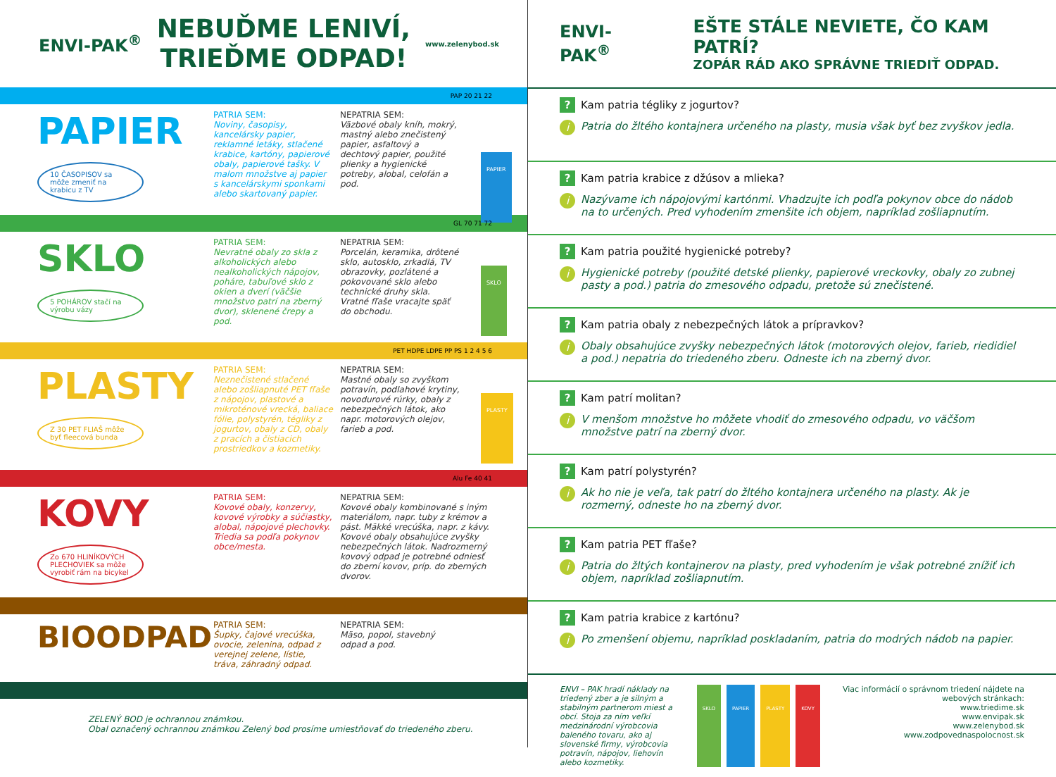ENVI-PAK<sup>®</sup>
NEBUĎME LENIVÍ,
TRIEĎME ODPAD!
www.zelenybod.sk
PAP 20 21 22
PAPIER
10 ČASOPISOV sa môže zmeniť na krabicu z TV
PATRIA SEM:
Noviny, časopisy, kancelársky papier, reklamné letáky, stlačené krabice, kartóny, papierové obaly, papierové tašky. V malom množstve aj papier s kancelárskymi sponkami alebo skartovaný papier.
NEPATRIA SEM:
Väzbové obaly kníh, mokrý, mastný alebo znečistený papier, asfaltový a dechtový papier, použité plienky a hygienické potreby, alobal, celofán a pod.
PAPIER
GL 70 71 72
SKLO
5 POHÁROV stačí na výrobu vázy
PATRIA SEM:
Nevratné obaly zo skla z alkoholických alebo nealkoholických nápojov, poháre, tabuľové sklo z okien a dverí (väčšie množstvo patrí na zberný dvor), sklenené črepy a pod.
NEPATRIA SEM:
Porcelán, keramika, drôtené sklo, autosklo, zrkadlá, TV obrazovky, pozlátené a pokovované sklo alebo technické druhy skla. Vratné fľaše vracajte späť do obchodu.
SKLO
PET HDPE LDPE PP PS 1 2 4 5 6
PLASTY
Z 30 PET FLIAŠ môže byť fleecová bunda
PATRIA SEM:
Neznečistené stlačené alebo zošliapnuté PET fľaše z nápojov, plastové a mikroténové vrecká, baliace fólie, polystyrén, tégliky z jogurtov, obaly z CD, obaly z pracích a čistiacich prostriedkov a kozmetiky.
NEPATRIA SEM:
Mastné obaly so zvyškom potravín, podlahové krytiny, novodurové rúrky, obaly z nebezpečných látok, ako napr. motorových olejov, farieb a pod.
PLASTY
Alu Fe 40 41
KOVY
Zo 670 HLINÍKOVÝCH PLECHOVIEK sa môže vyrobiť rám na bicykel
PATRIA SEM:
Kovové obaly, konzervy, kovové výrobky a súčiastky, alobal, nápojové plechovky. Triedia sa podľa pokynov obce/mesta.
NEPATRIA SEM:
Kovové obaly kombinované s iným materiálom, napr. tuby z krémov a pást. Mäkké vrecúška, napr. z kávy. Kovové obaly obsahujúce zvyšky nebezpečných látok. Nadrozmerný kovový odpad je potrebné odniesť do zberní kovov, príp. do zberných dvorov.
BIOODPAD
PATRIA SEM:
Šupky, čajové vrecúška, ovocie, zelenina, odpad z verejnej zelene, lístie, tráva, záhradný odpad.
NEPATRIA SEM:
Mäso, popol, stavebný odpad a pod.
ZELENÝ BOD je ochrannou známkou.
Obal označený ochrannou známkou Zelený bod prosíme umiestňovať do triedeného zberu.
ENVI-PAK<sup>®</sup>
EŠTE STÁLE NEVIETE, ČO KAM PATRÍ?
ZOPÁR RÁD AKO SPRÁVNE TRIEDIŤ ODPAD.
? Kam patria tégliky z jogurtov?
i Patria do žltého kontajnera určeného na plasty, musia však byť bez zvyškov jedla.
? Kam patria krabice z džúsov a mlieka?
i Nazývame ich nápojovými kartónmi. Vhadzujte ich podľa pokynov obce do nádob na to určených. Pred vyhodením zmenšite ich objem, napríklad zošliapnutím.
? Kam patria použité hygienické potreby?
i Hygienické potreby (použité detské plienky, papierové vreckovky, obaly zo zubnej pasty a pod.) patria do zmesového odpadu, pretože sú znečistené.
? Kam patria obaly z nebezpečných látok a prípravkov?
i Obaly obsahujúce zvyšky nebezpečných látok (motorových olejov, farieb, riedidiel a pod.) nepatria do triedeného zberu. Odneste ich na zberný dvor.
? Kam patrí molitan?
i V menšom množstve ho môžete vhodiť do zmesového odpadu, vo väčšom množstve patrí na zberný dvor.
? Kam patrí polystyrén?
i Ak ho nie je veľa, tak patrí do žltého kontajnera určeného na plasty. Ak je rozmerný, odneste ho na zberný dvor.
? Kam patria PET fľaše?
i Patria do žltých kontajnerov na plasty, pred vyhodením je však potrebné znížiť ich objem, napríklad zošliapnutím.
? Kam patria krabice z kartónu?
i Po zmenšení objemu, napríklad poskladaním, patria do modrých nádob na papier.
ENVI – PAK hradí náklady na triedený zber a je silným a stabilným partnerom miest a obcí. Stoja za ním veľkí medzinárodní výrobcovia baleného tovaru, ako aj slovenské firmy, výrobcovia potravín, nápojov, liehovín alebo kozmetiky.
SKLO PAPIER PLASTY KOVY
Viac informácií o správnom triedení nájdete na webových stránkach:
www.triedime.sk
www.envipak.sk
www.zelenybod.sk
www.zodpovednaspolocnost.sk